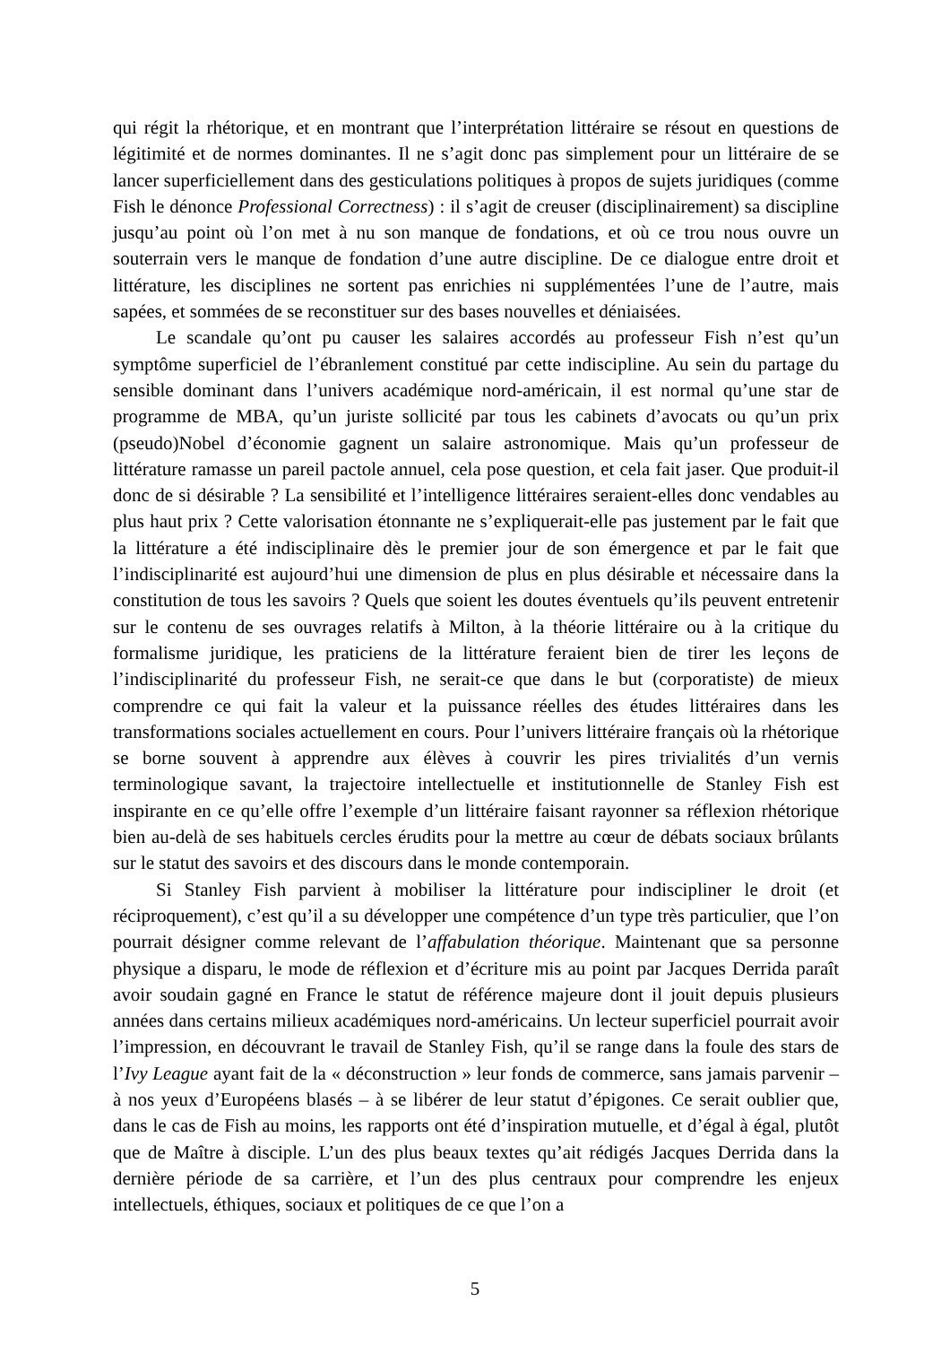qui régit la rhétorique, et en montrant que l’interprétation littéraire se résout en questions de légitimité et de normes dominantes. Il ne s’agit donc pas simplement pour un littéraire de se lancer superficiellement dans des gesticulations politiques à propos de sujets juridiques (comme Fish le dénonce Professional Correctness) : il s’agit de creuser (disciplinairement) sa discipline jusqu’au point où l’on met à nu son manque de fondations, et où ce trou nous ouvre un souterrain vers le manque de fondation d’une autre discipline. De ce dialogue entre droit et littérature, les disciplines ne sortent pas enrichies ni supplémentées l’une de l’autre, mais sapées, et sommées de se reconstituer sur des bases nouvelles et déniaisées.
Le scandale qu’ont pu causer les salaires accordés au professeur Fish n’est qu’un symptôme superficiel de l’ébranlement constitué par cette indiscipline. Au sein du partage du sensible dominant dans l’univers académique nord-américain, il est normal qu’une star de programme de MBA, qu’un juriste sollicité par tous les cabinets d’avocats ou qu’un prix (pseudo)Nobel d’économie gagnent un salaire astronomique. Mais qu’un professeur de littérature ramasse un pareil pactole annuel, cela pose question, et cela fait jaser. Que produit-il donc de si désirable ? La sensibilité et l’intelligence littéraires seraient-elles donc vendables au plus haut prix ? Cette valorisation étonnante ne s’expliquerait-elle pas justement par le fait que la littérature a été indisciplinaire dès le premier jour de son émergence et par le fait que l’indisciplinarité est aujourd’hui une dimension de plus en plus désirable et nécessaire dans la constitution de tous les savoirs ? Quels que soient les doutes éventuels qu’ils peuvent entretenir sur le contenu de ses ouvrages relatifs à Milton, à la théorie littéraire ou à la critique du formalisme juridique, les praticiens de la littérature feraient bien de tirer les leçons de l’indisciplinarité du professeur Fish, ne serait-ce que dans le but (corporatiste) de mieux comprendre ce qui fait la valeur et la puissance réelles des études littéraires dans les transformations sociales actuellement en cours. Pour l’univers littéraire français où la rhétorique se borne souvent à apprendre aux élèves à couvrir les pires trivialités d’un vernis terminologique savant, la trajectoire intellectuelle et institutionnelle de Stanley Fish est inspirante en ce qu’elle offre l’exemple d’un littéraire faisant rayonner sa réflexion rhétorique bien au-delà de ses habituels cercles érudits pour la mettre au cœur de débats sociaux brûlants sur le statut des savoirs et des discours dans le monde contemporain.
Si Stanley Fish parvient à mobiliser la littérature pour indiscipliner le droit (et réciproquement), c’est qu’il a su développer une compétence d’un type très particulier, que l’on pourrait désigner comme relevant de l’affabulation théorique. Maintenant que sa personne physique a disparu, le mode de réflexion et d’écriture mis au point par Jacques Derrida paraît avoir soudain gagné en France le statut de référence majeure dont il jouit depuis plusieurs années dans certains milieux académiques nord-américains. Un lecteur superficiel pourrait avoir l’impression, en découvrant le travail de Stanley Fish, qu’il se range dans la foule des stars de l’Ivy League ayant fait de la « déconstruction » leur fonds de commerce, sans jamais parvenir – à nos yeux d’Européens blasés – à se libérer de leur statut d’épigones. Ce serait oublier que, dans le cas de Fish au moins, les rapports ont été d’inspiration mutuelle, et d’égal à égal, plutôt que de Maître à disciple. L’un des plus beaux textes qu’ait rédigés Jacques Derrida dans la dernière période de sa carrière, et l’un des plus centraux pour comprendre les enjeux intellectuels, éthiques, sociaux et politiques de ce que l’on a
5